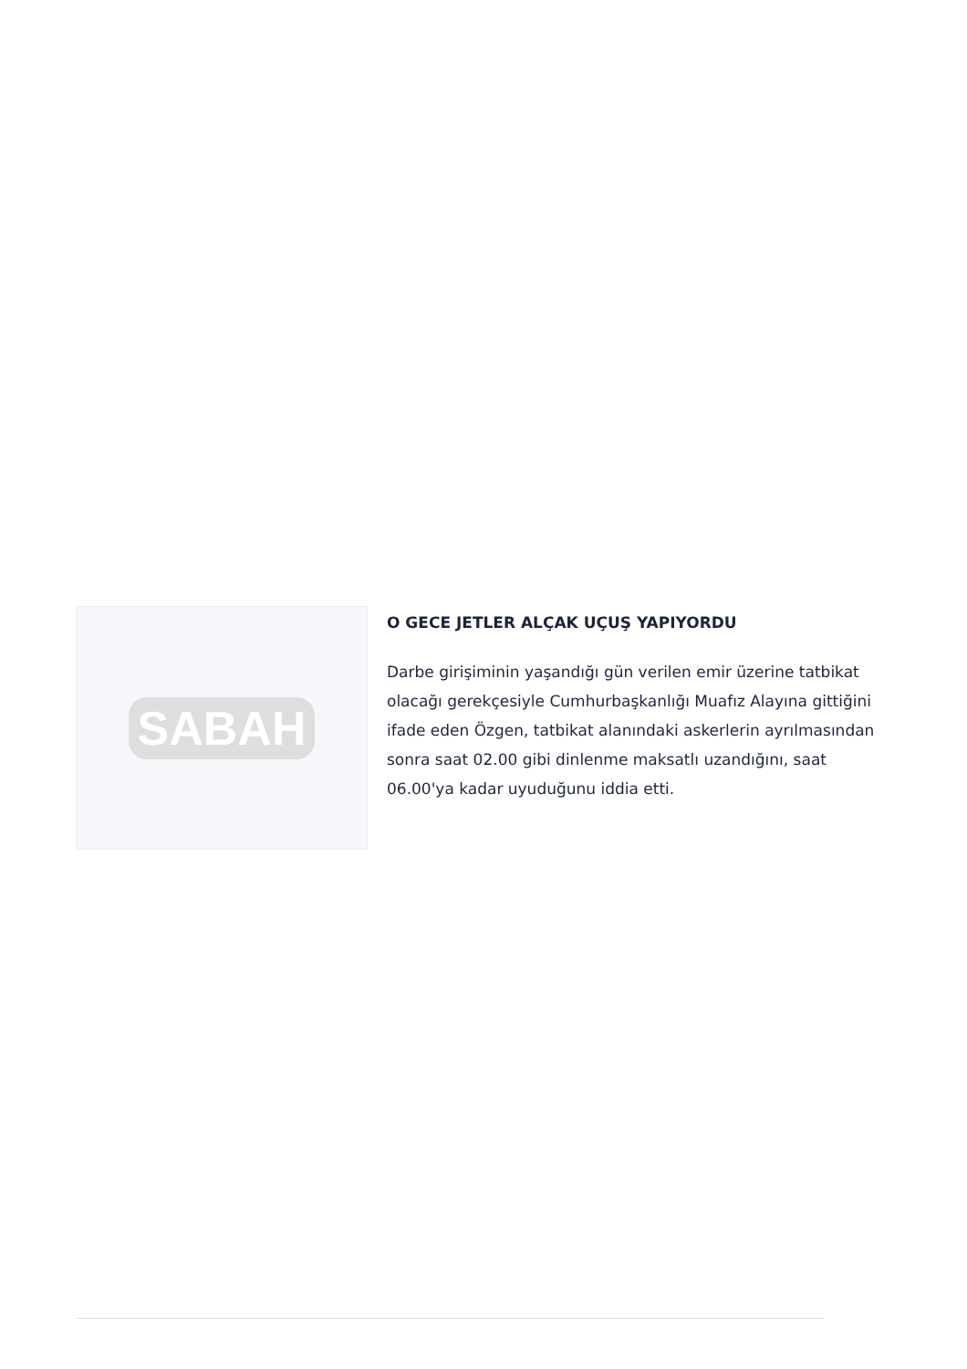SABAH
O GECE JETLER ALÇAK UÇUŞ YAPIYORDU
Darbe girişiminin yaşandığı gün verilen emir üzerine tatbikat olacağı gerekçesiyle Cumhurbaşkanlığı Muafız Alayına gittiğini ifade eden Özgen, tatbikat alanındaki askerlerin ayrılmasından sonra saat 02.00 gibi dinlenme maksatlı uzandığını, saat 06.00'ya kadar uyuduğunu iddia etti.